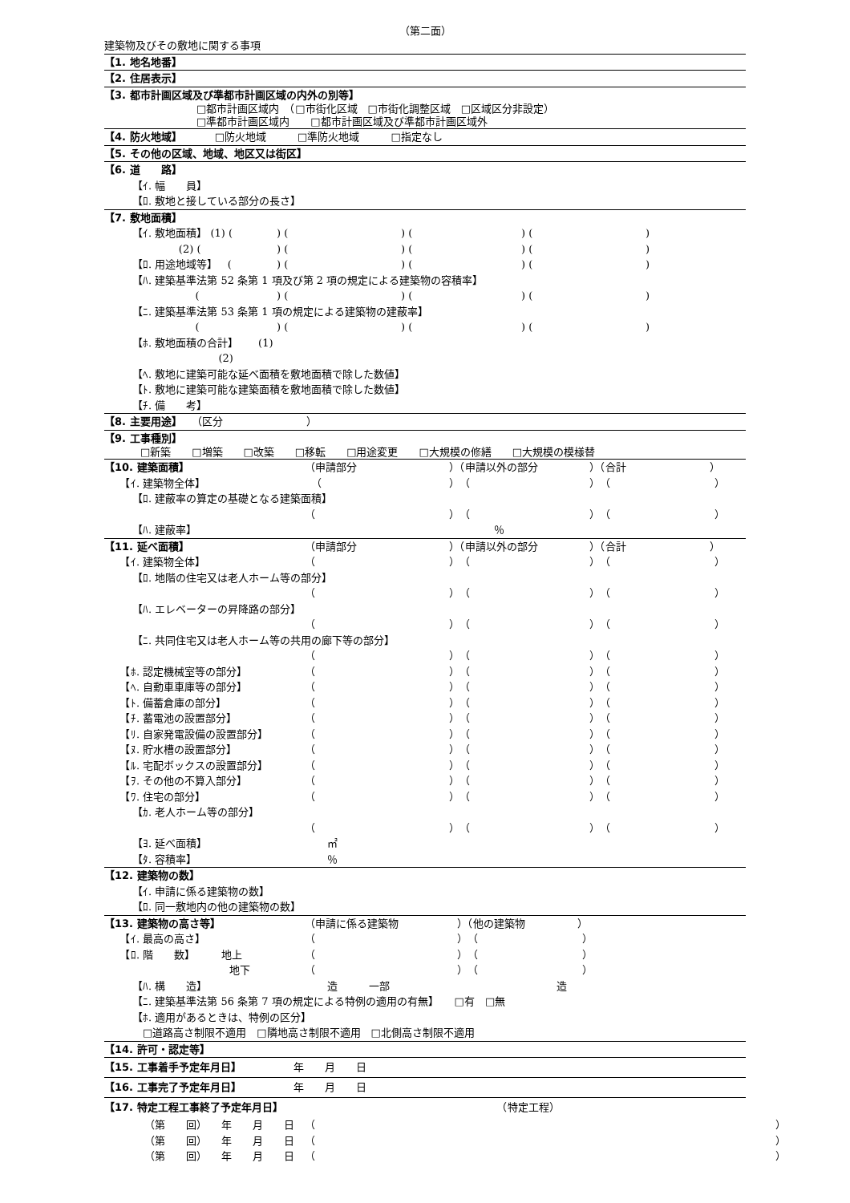（第二面）
建築物及びその敷地に関する事項
【1. 地名地番】
【2. 住居表示】
【3. 都市計画区域及び準都市計画区域の内外の別等】
□都市計画区域内　（□市街化区域　□市街化調整区域　□区域区分非設定）
□準都市計画区域内　　□都市計画区域及び準都市計画区域外
【4. 防火地域】 □防火地域　　　□準防火地域　　　□指定なし
【5. その他の区域、地域、地区又は街区】
【6. 道　　路】
【ｲ. 幅　　員】
【ﾛ. 敷地と接している部分の長さ】
【7. 敷地面積】
【ｲ. 敷地面積】 (1) () () () ()
(2) () () () ()
【ﾛ. 用途地域等】 () () () ()
【ﾊ. 建築基準法第 52 条第 1 項及び第 2 項の規定による建築物の容積率】
() () () ()
【ﾆ. 建築基準法第 53 条第 1 項の規定による建築物の建蔽率】
() () () ()
【ﾎ. 敷地面積の合計】 (1)
(2)
【ﾍ. 敷地に建築可能な延べ面積を敷地面積で除した数値】
【ﾄ. 敷地に建築可能な建築面積を敷地面積で除した数値】
【ﾁ. 備　　考】
【8. 主要用途】 （区分　　　　　　　　）
【9. 工事種別】
□新築　　□増築　　□改築　　□移転　　□用途変更　　□大規模の修繕　　□大規模の模様替
【10. 建築面積】 （申請部分　　　　）（申請以外の部分　　）（合計　　　　　　　　）
　　【ｲ. 建築物全体】 （ ）（ ）（　　　　　　　　　　）
【ﾛ. 建蔽率の算定の基礎となる建築面積】
（ ）（ ）（　　　　　　　　　　）
【ﾊ. 建蔽率】　　　　　　　　　　　　　　　　　　　　　　　　　　　　　％
【11. 延べ面積】 （申請部分　　　　）（申請以外の部分　　）（合計　　　　　　　　）
　　【ｲ. 建築物全体】 （ ）（ ）（　　　　　　　　　　）
【ﾛ. 地階の住宅又は老人ホーム等の部分】
（ ）（ ）（　　　　　　　　　　）
【ﾊ. エレベーターの昇降路の部分】
（ ）（ ）（　　　　　　　　　　）
【ﾆ. 共同住宅又は老人ホーム等の共用の廊下等の部分】
（ ）（ ）（　　　　　　　　　　）
　　【ﾎ. 認定機械室等の部分】 （ ）（ ）（　　　　　　　　　　）
　　【ﾍ. 自動車車庫等の部分】 （ ）（ ）（　　　　　　　　　　）
　　【ﾄ. 備蓄倉庫の部分】 （ ）（ ）（　　　　　　　　　　）
　　【ﾁ. 蓄電池の設置部分】 （ ）（ ）（　　　　　　　　　　）
　　【ﾘ. 自家発電設備の設置部分】 （ ）（ ）（　　　　　　　　　　）
　　【ﾇ. 貯水槽の設置部分】 （ ）（ ）（　　　　　　　　　　）
　　【ﾙ. 宅配ボックスの設置部分】 （ ）（ ）（　　　　　　　　　　）
　　【ｦ. その他の不算入部分】 （ ）（ ）（　　　　　　　　　　）
　　【ﾜ. 住宅の部分】 （ ）（ ）（　　　　　　　　　　）
【ｶ. 老人ホーム等の部分】
（ ）（ ）（　　　　　　　　　　）
【ﾖ. 延べ面積】　　　　　　　　　　　　㎡
【ﾀ. 容積率】　　　　　　　　　　　　　％
【12. 建築物の数】
【ｲ. 申請に係る建築物の数】
【ﾛ. 同一敷地内の他の建築物の数】
【13. 建築物の高さ等】 （申請に係る建築物 ）（他の建築物　　　　　）
　　【ｲ. 最高の高さ】 （ ）（　　　　　　　　　　）
　　【ﾛ. 階　　数】　　　地上 （ ）（　　　　　　　　　　）
　　　　　　　　　　　　地下 （ ）（　　　　　　　　　　）
【ﾊ. 構　　造】　　　　　　　　　　　　造　　　一部　　　　　　　　　　　　　　　　造
【ﾆ. 建築基準法第 56 条第 7 項の規定による特例の適用の有無】　　□有　□無
【ﾎ. 適用があるときは、特例の区分】
□道路高さ制限不適用　□隣地高さ制限不適用　□北側高さ制限不適用
【14. 許可・認定等】
【15. 工事着手予定年月日】　　　　　年　　月　　日
【16. 工事完了予定年月日】　　　　　年　　月　　日
【17. 特定工程工事終了予定年月日】　　　　　　　　　　　　　　　　　　　　　（特定工程）
（第　　回）　　年　　月　　日 （ ）
（第　　回）　　年　　月　　日 （ ）
（第　　回）　　年　　月　　日 （ ）